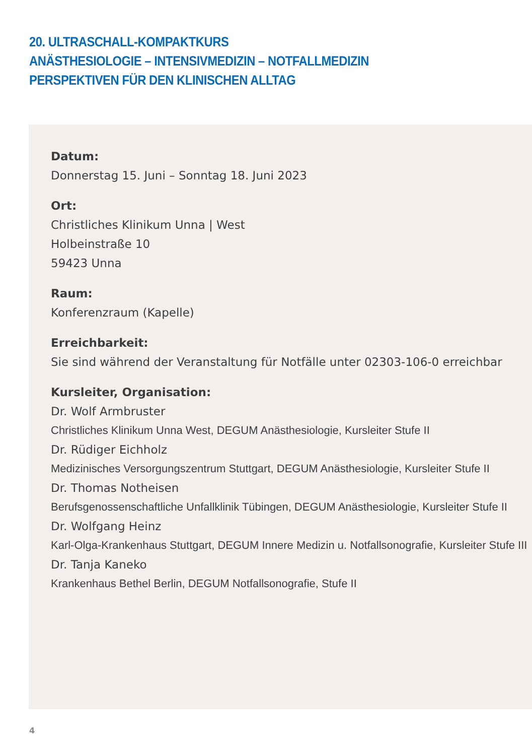20. ULTRASCHALL-KOMPAKTKURS
ANÄSTHESIOLOGIE – INTENSIVMEDIZIN – NOTFALLMEDIZIN
PERSPEKTIVEN FÜR DEN KLINISCHEN ALLTAG
Datum:
Donnerstag 15. Juni – Sonntag 18. Juni 2023
Ort:
Christliches Klinikum Unna | West
Holbeinstraße 10
59423 Unna
Raum:
Konferenzraum (Kapelle)
Erreichbarkeit:
Sie sind während der Veranstaltung für Notfälle unter 02303-106-0 erreichbar
Kursleiter, Organisation:
Dr. Wolf Armbruster
Christliches Klinikum Unna West, DEGUM Anästhesiologie, Kursleiter Stufe II
Dr. Rüdiger Eichholz
Medizinisches Versorgungszentrum Stuttgart, DEGUM Anästhesiologie, Kursleiter Stufe II
Dr. Thomas Notheisen
Berufsgenossenschaftliche Unfallklinik Tübingen, DEGUM Anästhesiologie, Kursleiter Stufe II
Dr. Wolfgang Heinz
Karl-Olga-Krankenhaus Stuttgart, DEGUM Innere Medizin u. Notfallsonografie, Kursleiter Stufe III
Dr. Tanja Kaneko
Krankenhaus Bethel Berlin, DEGUM Notfallsonografie, Stufe II
4